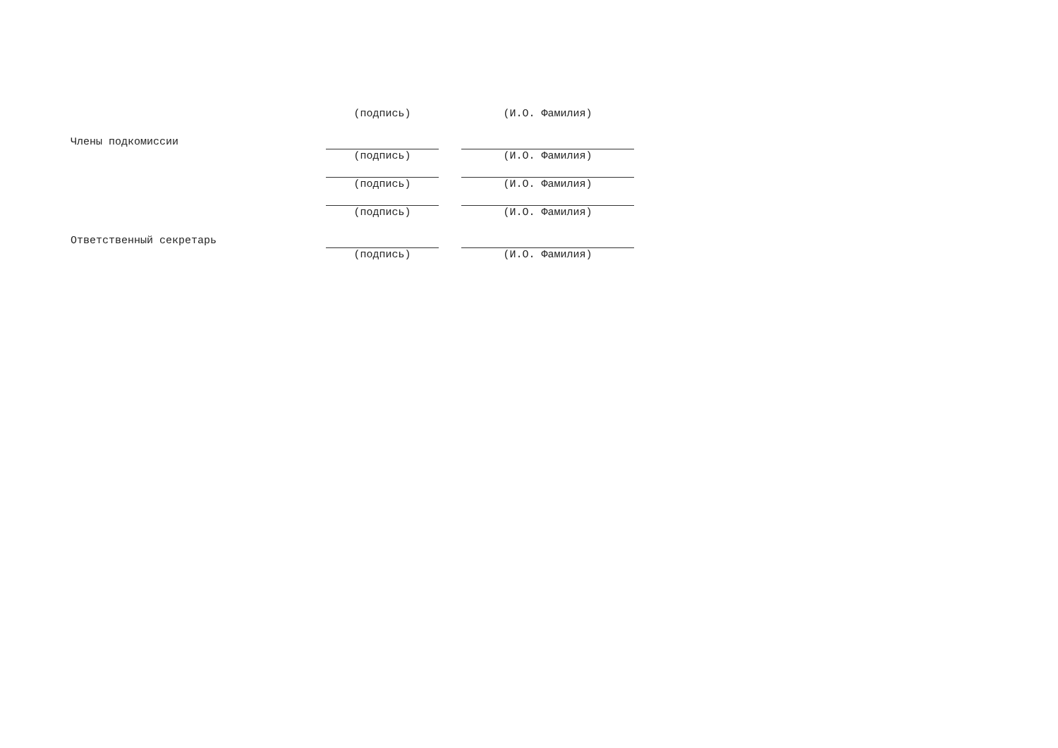(подпись) (И.О. Фамилия)
Члены подкомиссии
(подпись) (И.О. Фамилия)
(подпись) (И.О. Фамилия)
(подпись) (И.О. Фамилия)
Ответственный секретарь
(подпись) (И.О. Фамилия)